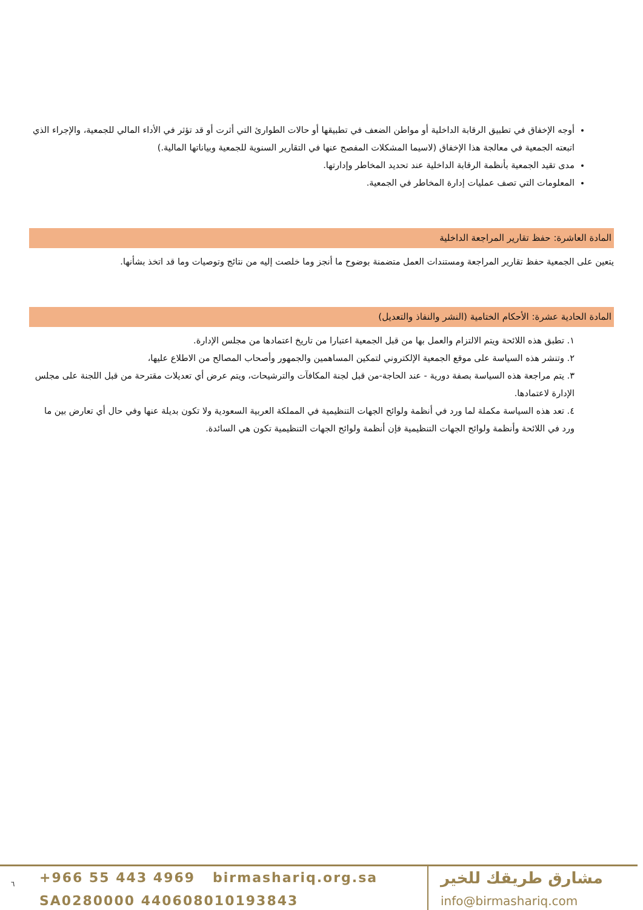أوجه الإخفاق في تطبيق الرقابة الداخلية أو مواطن الضعف في تطبيقها أو حالات الطوارئ التي أثرت أو قد تؤثر في الأداء المالي للجمعية، والإجراء الذي اتبعته الجمعية في معالجة هذا الإخفاق (لاسيما المشكلات المفصح عنها في التقارير السنوية للجمعية وبياناتها المالية.)
مدى تقيد الجمعية بأنظمة الرقابة الداخلية عند تحديد المخاطر وإدارتها.
المعلومات التي تصف عمليات إدارة المخاطر في الجمعية.
المادة العاشرة: حفظ تقارير المراجعة الداخلية
يتعين على الجمعية حفظ تقارير المراجعة ومستندات العمل متضمنة بوضوح ما أنجز وما خلصت إليه من نتائج وتوصيات وما قد اتخذ بشأنها.
المادة الحادية عشرة: الأحكام الختامية (النشر والنفاذ والتعديل)
١. تطبق هذه اللائحة ويتم الالتزام والعمل بها من قبل الجمعية اعتبارا من تاريخ اعتمادها من مجلس الإدارة.
٢. وتنشر هذه السياسة على موقع الجمعية الإلكتروني لتمكين المساهمين والجمهور وأصحاب المصالح من الاطلاع عليها،
٣. يتم مراجعة هذه السياسة بصفة دورية - عند الحاجة-من قبل لجنة المكافآت والترشيحات، ويتم عرض أي تعديلات مقترحة من قبل اللجنة على مجلس الإدارة لاعتمادها.
٤. تعد هذه السياسة مكملة لما ورد في أنظمة ولوائح الجهات التنظيمية في المملكة العربية السعودية ولا تكون بديلة عنها وفي حال أي تعارض بين ما ورد في اللائحة وأنظمة ولوائح الجهات التنظيمية فإن أنظمة ولوائح الجهات التنظيمية تكون هي السائدة.
٦
+966 55 443 4969 birmashariq.org.sa
SA0280000 440608010193843
مشارق طريقك للخير
info@birmashariq.com